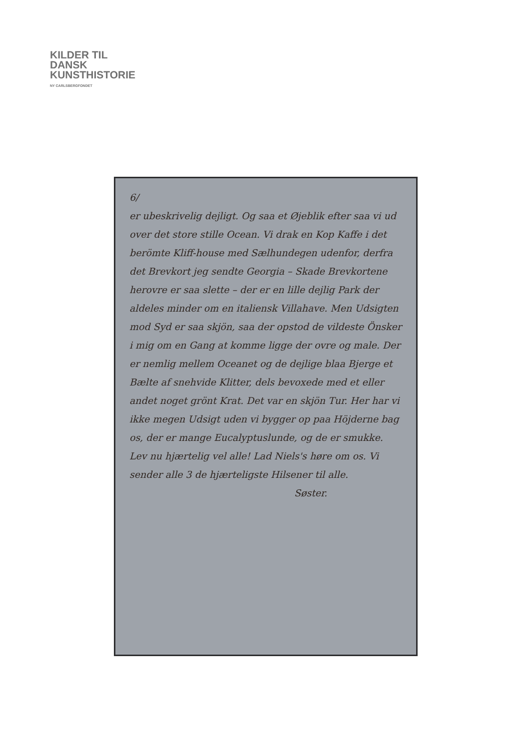KILDER TIL
DANSK
KUNSTHISTORIE
NY CARLSBERGFONDET
6/
er ubeskrivelig dejligt. Og saa et Øjeblik efter saa vi ud over det store stille Ocean. Vi drak en Kop Kaffe i det berömte Kliff-house med Sælhundegen udenfor, derfra det Brevkort jeg sendte Georgia – Skade Brevkortene herovre er saa slette – der er en lille dejlig Park der aldeles minder om en italiensk Villahave. Men Udsigten mod Syd er saa skjön, saa der opstod de vildeste Önsker i mig om en Gang at komme ligge der ovre og male. Der er nemlig mellem Oceanet og de dejlige blaa Bjerge et Bælte af snehvide Klitter, dels bevoxede med et eller andet noget grönt Krat. Det var en skjön Tur. Her har vi ikke megen Udsigt uden vi bygger op paa Höjderne bag os, der er mange Eucalyptuslunde, og de er smukke. Lev nu hjærtelig vel alle! Lad Niels's høre om os. Vi sender alle 3 de hjærteligste Hilsener til alle.
Søster.